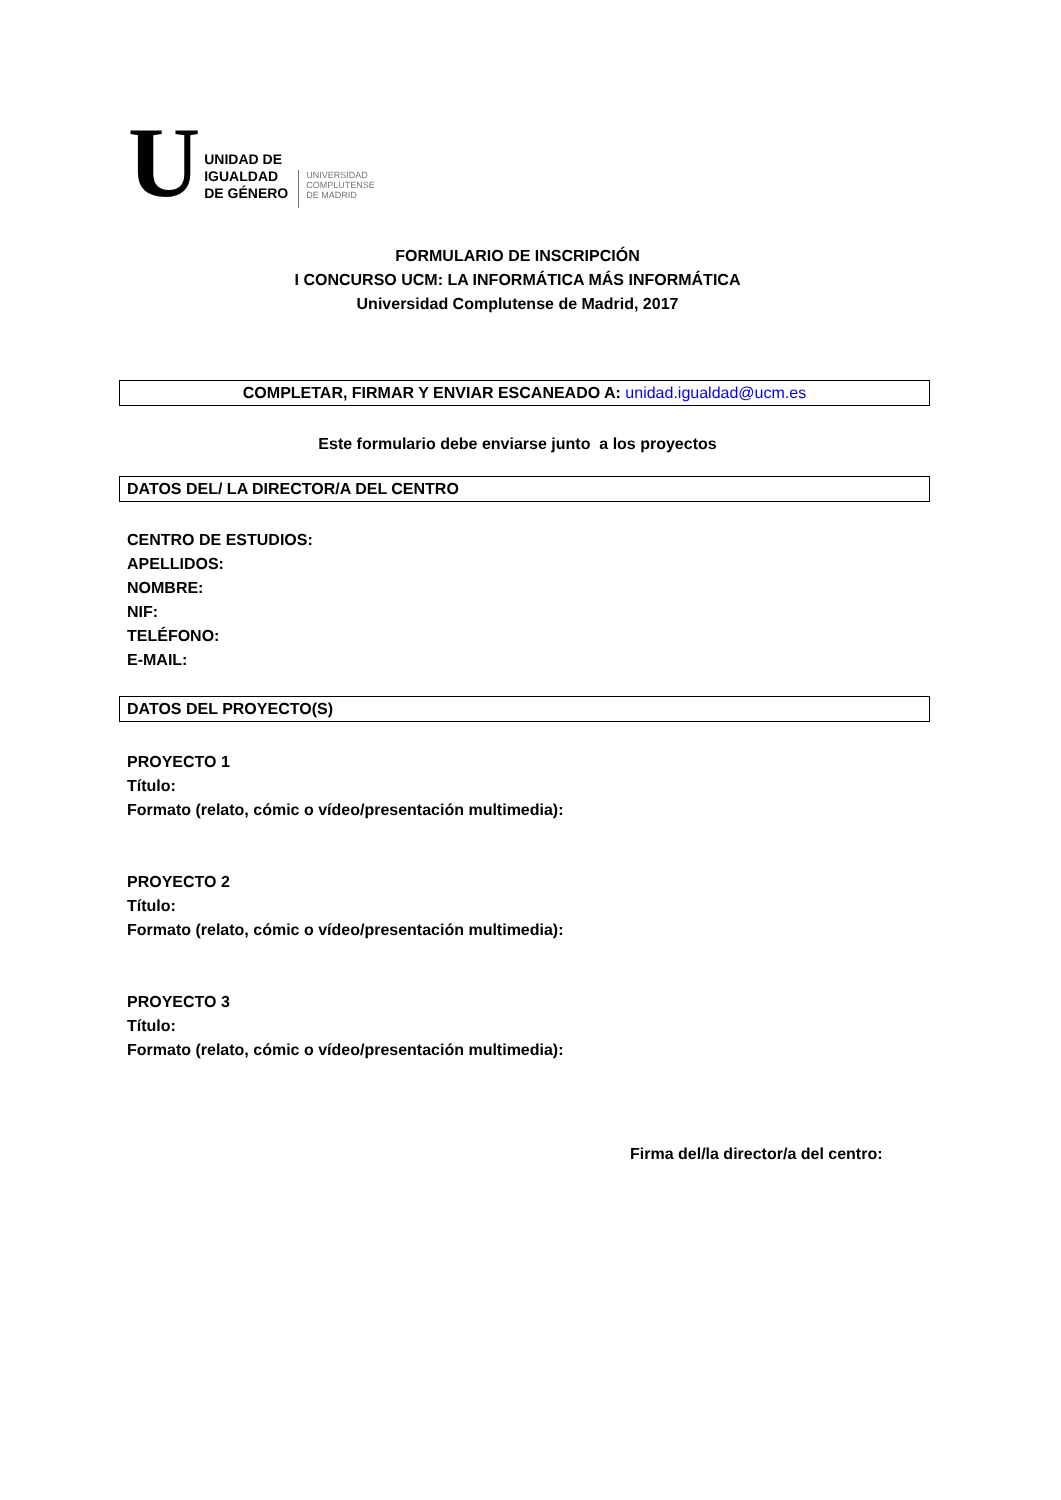U
UNIDAD DE
IGUALDAD
DE GÉNERO
UNIVERSIDAD
COMPLUTENSE
DE MADRID
FORMULARIO DE INSCRIPCIÓN
I CONCURSO UCM: LA INFORMÁTICA MÁS INFORMÁTICA
Universidad Complutense de Madrid, 2017
COMPLETAR, FIRMAR Y ENVIAR ESCANEADO A: unidad.igualdad@ucm.es
Este formulario debe enviarse junto a los proyectos
DATOS DEL/ LA DIRECTOR/A DEL CENTRO
CENTRO DE ESTUDIOS:
APELLIDOS:
NOMBRE:
NIF:
TELÉFONO:
E-MAIL:
DATOS DEL PROYECTO(S)
PROYECTO 1
Título:
Formato (relato, cómic o vídeo/presentación multimedia):
PROYECTO 2
Título:
Formato (relato, cómic o vídeo/presentación multimedia):
PROYECTO 3
Título:
Formato (relato, cómic o vídeo/presentación multimedia):
Firma del/la director/a del centro: